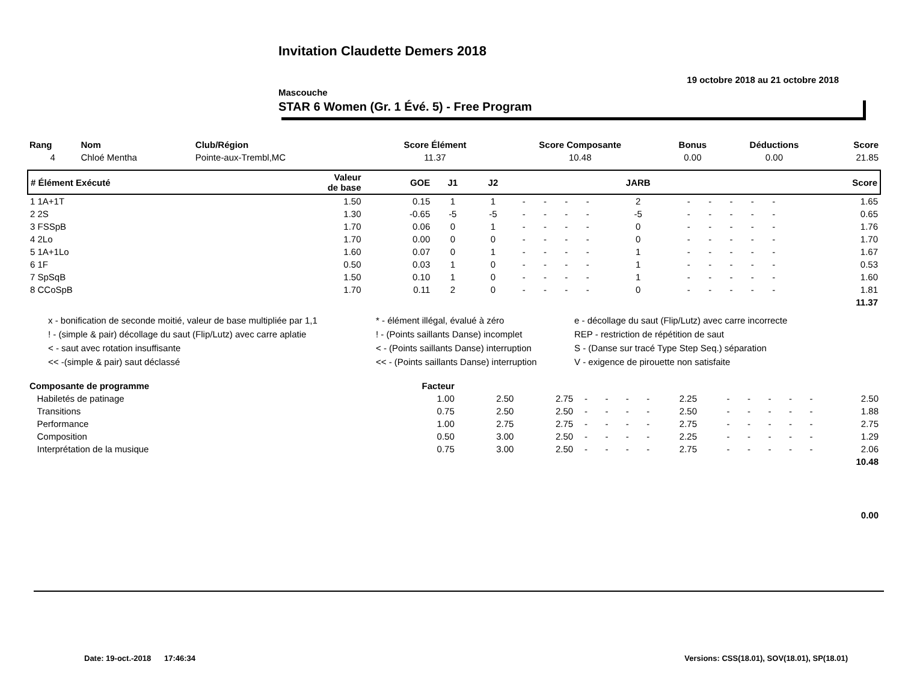Invitation Claudette Demers 2018
19 octobre 2018 au 21 octobre 2018
Mascouche
STAR 6 Women (Gr. 1 Évé. 5) - Free Program
| Rang | Nom | Club/Région | Score Élément | Score Composante | Bonus | Déductions | Score |
| --- | --- | --- | --- | --- | --- | --- | --- |
| 4 | Chloé Mentha | Pointe-aux-Trembl,MC | 11.37 | 10.48 | 0.00 | 0.00 | 21.85 |
| # Élément Exécuté | Valeur de base | GOE | J1 | J2 | | | | | JARB | | | | | | | Score |
| --- | --- | --- | --- | --- | --- | --- | --- | --- | --- | --- | --- | --- | --- | --- | --- | --- |
| 1 1A+1T | 1.50 | 0.15 | 1 | 1 | - | - | - | - | 2 | - | - | - | - | - | | 1.65 |
| 2 2S | 1.30 | -0.65 | -5 | -5 | - | - | - | - | -5 | - | - | - | - | - | | 0.65 |
| 3 FSSpB | 1.70 | 0.06 | 0 | 1 | - | - | - | - | 0 | - | - | - | - | - | | 1.76 |
| 4 2Lo | 1.70 | 0.00 | 0 | 0 | - | - | - | - | 0 | - | - | - | - | - | | 1.70 |
| 5 1A+1Lo | 1.60 | 0.07 | 0 | 1 | - | - | - | - | 1 | - | - | - | - | - | | 1.67 |
| 6 1F | 0.50 | 0.03 | 1 | 0 | - | - | - | - | 1 | - | - | - | - | - | | 0.53 |
| 7 SpSqB | 1.50 | 0.10 | 1 | 0 | - | - | - | - | 1 | - | - | - | - | - | | 1.60 |
| 8 CCoSpB | 1.70 | 0.11 | 2 | 0 | - | - | - | - | 0 | - | - | - | - | - | | 1.81 |
| 11.37 | | | | | | | | | | | | | | | | |
x - bonification de seconde moitié, valeur de base multipliée par 1,1
* - élément illégal, évalué à zéro
e - décollage du saut (Flip/Lutz) avec carre incorrecte
! - (simple & pair) décollage du saut (Flip/Lutz) avec carre aplatie
! - (Points saillants Danse) incomplet
REP - restriction de répétition de saut
< - saut avec rotation insuffisante
< - (Points saillants Danse) interruption
S - (Danse sur tracé Type Step Seq.) séparation
<< -(simple & pair) saut déclassé
<< - (Points saillants Danse) interruption
V - exigence de pirouette non satisfaite
| Composante de programme | Facteur | | | | | | | | | | | | | |
| --- | --- | --- | --- | --- | --- | --- | --- | --- | --- | --- | --- | --- | --- | --- |
| Habiletés de patinage | 1.00 | 2.50 | 2.75 | - | - | - | - | 2.25 | - | - | - | - | - | 2.50 |
| Transitions | 0.75 | 2.50 | 2.50 | - | - | - | - | 2.50 | - | - | - | - | - | 1.88 |
| Performance | 1.00 | 2.75 | 2.75 | - | - | - | - | 2.75 | - | - | - | - | - | 2.75 |
| Composition | 0.50 | 3.00 | 2.50 | - | - | - | - | 2.25 | - | - | - | - | - | 1.29 |
| Interprétation de la musique | 0.75 | 3.00 | 2.50 | - | - | - | - | 2.75 | - | - | - | - | - | 2.06 |
| 10.48 | | | | | | | | | | | | | | |
| 0.00 | | | | | | | | | | | | | | |
Date: 19-oct.-2018 17:46:34 Versions: CSS(18.01), SOV(18.01), SP(18.01)